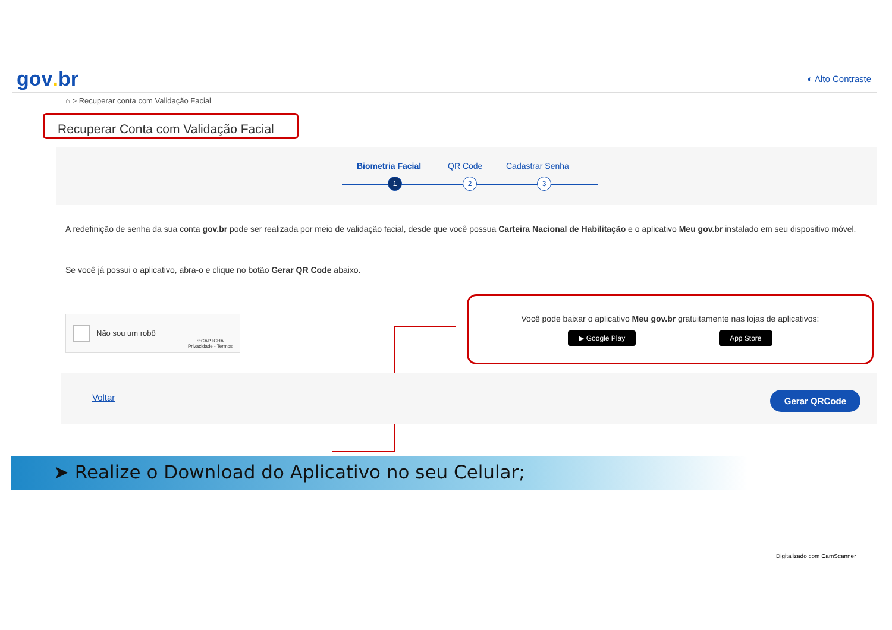gov. br
◐ Alto Contraste
⌂ > Recuperar conta com Validação Facial
Recuperar Conta com Validação Facial
Biometria Facial QR Code Cadastrar Senha
1 2 3
A redefinição de senha da sua conta gov.br pode ser realizada por meio de validação facial, desde que você possua Carteira Nacional de Habilitação e o aplicativo Meu gov.br instalado em seu dispositivo móvel.
Se você já possui o aplicativo, abra-o e clique no botão Gerar QR Code abaixo.
Não sou um robô
reCAPTCHA
Privacidade - Termos
Você pode baixar o aplicativo Meu gov.br gratuitamente nas lojas de aplicativos:
▶ Google Play App Store
Voltar Gerar QRCode
➤ Realize o Download do Aplicativo no seu Celular;
Digitalizado com CamScanner